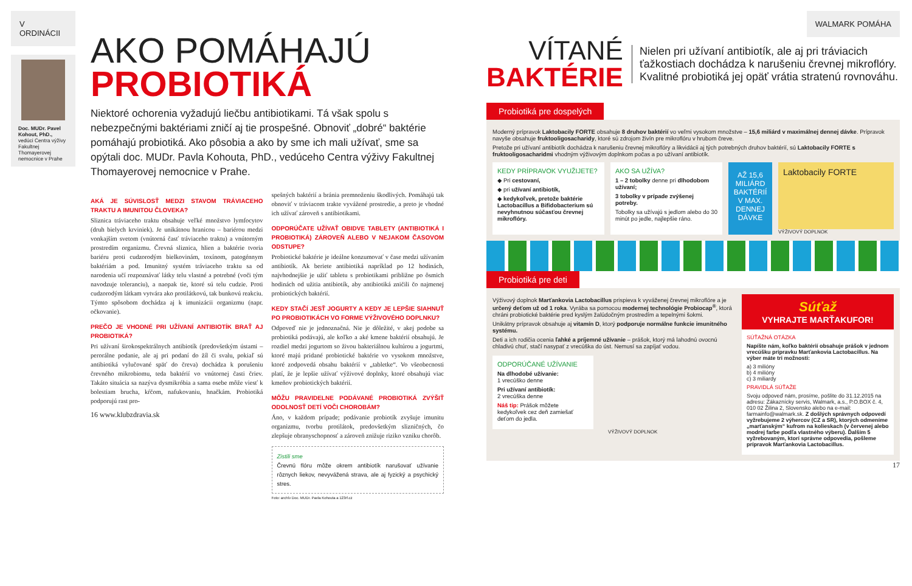V ORDINÁCII
Doc. MUDr. Pavel Kohout, PhD., vedúci Centra výživy Fakultnej Thomayerovej nemocnice v Prahe
AKO POMÁHAJÚ
PROBIOTIKÁ
Niektoré ochorenia vyžadujú liečbu antibiotikami. Tá však spolu s nebezpečnými baktériami zničí aj tie prospešné. Obnoviť „dobré“ baktérie pomáhajú probiotiká. Ako pôsobia a ako by sme ich mali užívať, sme sa opýtali doc. MUDr. Pavla Kohouta, PhD., vedúceho Centra výživy Fakultnej Thomayerovej nemocnice v Prahe.
AKÁ JE SÚVISLOSŤ MEDZI STAVOM TRÁVIACEHO TRAKTU A IMUNITOU ČLOVEKA?
Sliznica tráviaceho traktu obsahuje veľké množstvo lymfocytov (druh bielych krviniek). Je unikátnou hranicou – bariérou medzi vonkajším svetom (vnútorná časť tráviaceho traktu) a vnútorným prostredím organizmu. Črevná sliznica, hlien a baktérie tvoria bariéru proti cudzorodým bielkovinám, toxínom, patogénnym baktériám a pod. Imunitný systém tráviaceho traktu sa od narodenia učí rozpoznávať látky telu vlastné a potrebné (voči tým navodzuje toleranciu), a naopak tie, ktoré sú telu cudzie. Proti cudzorodým látkam vytvára ako protilátkovú, tak bunkovú reakciu. Týmto spôsobom dochádza aj k imunizácii organizmu (napr. očkovanie).
PREČO JE VHODNÉ PRI UŽÍVANÍ ANTIBIOTÍK BRAŤ AJ PROBIOTIKÁ?
Pri užívaní širokospektrálnych antibiotík (predovšetkým ústami – perorálne podanie, ale aj pri podaní do žíl či svalu, pokiaľ sú antibiotiká vylučované späť do čreva) dochádza k poruše­niu črevného mikrobiomu, teda baktérií vo vnútornej časti čriev. Takáto situácia sa nazýva dysmikróbia a sama osebe môže viesť k bolestiam brucha, kŕčom, nafukovaniu, hnačkám. Probiotiká podporujú rast pro-
16 www.klubzdravia.sk
spešných baktérií a bránia premnoženiu škodlivých. Pomáhajú tak obnoviť v tráviacom trakte vyvážené prostredie, a preto je vhodné ich užívať zároveň s antibiotikami.
ODPORÚČATE UŽÍVAŤ OBIDVE TABLETY (ANTIBIOTIKÁ I PROBIOTIKÁ) ZÁROVEŇ ALEBO V NEJAKOM ČASOVOM ODSTUPE?
Probiotické baktérie je ideálne konzumovať v čase medzi užívaním antibiotík. Ak beriete antibiotiká napríklad po 12 hodinách, najvhodnejšie je užiť tabletu s probiotikami približne po ôsmich hodinách od užitia antibiotík, aby antibiotiká zničili čo najmenej probiotických baktérií.
KEDY STAČÍ JESŤ JOGURTY A KEDY JE LEPŠIE SIAHNUŤ PO PROBIOTIKÁCH VO FORME VÝŽIVOVÉHO DOPLNKU?
Odpoveď nie je jednoznačná. Nie je dôležité, v akej podobe sa probiotiká podávajú, ale koľko a aké kmene baktérií obsahujú. Je rozdiel medzi jogurtom so živou bakteriálnou kultúrou a jogurtmi, ktoré majú pridané probiotické baktérie vo vysokom množstve, ktoré zodpovedá obsahu baktérií v „tabletke“. Vo všeobecnosti platí, že je lepšie užívať výživové doplnky, ktoré obsahujú viac kmeňov probiotických baktérií.
MÔŽU PRAVIDELNE PODÁVANÉ PROBIOTIKÁ ZVÝŠIŤ ODOLNOSŤ DETÍ VOČI CHOROBÁM?
Áno, v každom prípade; podávanie probiotík zvyšuje imunitu organizmu, tvorbu protilátok, predovšetkým slizničných, čo zlepšuje obranyschopnosť a zároveň znižuje riziko vzniku chorôb.
Zistili sme
Črevnú flóru môže okrem antibiotík narušovať užívanie rôznych liekov, nevyvážená strava, ale aj fyzický a psychický stres.
Foto: archív Doc. MUDr. Pavla Kohouta a 123rf.cz
WALMARK POMÁHA
VÍTANÉ
BAKTÉRIE
Nielen pri užívaní antibiotík, ale aj pri tráviacich ťažkostiach dochádza k narušeniu črevnej mikroflóry. Kvalitné probiotiká jej opäť vrátia stratenú rovnováhu.
Probiotiká pre dospelých
Moderný prípravok Laktobacily FORTE obsahuje 8 druhov baktérií vo veľmi vysokom množstve – 15,6 miliárd v maximálnej dennej dávke. Prípravok navyše obsahuje fruktooligosacharidy, ktoré sú zdrojom živín pre mikroflóru v hrubom čreve.
Pretože pri užívaní antibiotík dochádza k narušeniu črevnej mikroflóry a likvidácii aj tých potrebných druhov baktérií, sú Laktobacily FORTE s fruktooligosacharidmi vhodným výživovým doplnkom počas a po užívaní antibiotík.
KEDY PRÍPRAVOK VYUŽIJETE?
◆ Pri cestovaní,
◆ pri užívaní antibiotík,
◆ kedykoľvek, pretože baktérie Lactobacillus a Bifidobacterium sú nevyhnutnou súčasťou črevnej mikroflóry.
AKO SA UŽÍVA?
1 – 2 tobolky denne pri dlhodobom užívaní;
3 tobolky v prípade zvýšenej potreby.
Tobolky sa užívajú s jedlom alebo do 30 minút po jedle, najlepšie ráno.
AŽ 15,6 MILIÁRD BAKTÉRIÍ V MAX. DENNEJ DÁVKE
Laktobacily FORTE
VÝŽIVOVÝ DOPLNOK
Probiotiká pre deti
Výživový doplnok Marťankovia Lactobacillus prispieva k vyváženej črevnej mikroflóre a je určený deťom už od 1 roka. Vyrába sa pomocou modernej technológie Probiocap<sup>®</sup>, ktorá chráni probiotické baktérie pred kyslým žalúdočným prostredím a tepelnými šokmi.
Unikátny prípravok obsahuje aj vitamín D, ktorý podporuje normálne funkcie imunitného systému.
Deti a ich rodičia ocenia ľahké a príjemné užívanie – prášok, ktorý má lahodnú ovocnú chladivú chuť, stačí nasypať z vrecúška do úst. Nemusí sa zapíjať vodou.
ODPORÚČANÉ UŽÍVANIE
Na dlhodobé užívanie:
1 vrecúško denne
Pri užívaní antibiotík:
2 vrecúška denne
Náš tip: Prášok môžete kedykoľvek cez deň zamiešať deťom do jedla.
VÝŽIVOVÝ DOPLNOK
Súťaž
VYHRAJTE MARŤAKUFOR!
SÚŤAŽNÁ OTÁZKA
Napíšte nám, koľko baktérií obsahuje prášok v jednom vrecúšku prípravku Marťankovia Lactobacillus. Na výber máte tri možnosti:
a) 3 milióny
b) 4 milióny
c) 3 miliardy
PRAVIDLÁ SÚŤAŽE
Svoju odpoveď nám, prosíme, pošlite do 31.12.2015 na adresu: Zákaznícky servis, Walmark, a.s., P.O.BOX č. 4, 010 02 Žilina 2, Slovensko alebo na e-mail: farmainfo@walmark.sk. Z došlých správnych odpovedí vyžrebujeme 2 výhercov (CZ a SR), ktorých odmeníme „marťanským“ kufrom na kolieskach (v červenej alebo modrej farbe podľa vlastného výberu). Ďalším 5 vyžrebovaným, ktorí správne odpovedia, pošleme prípravok Marťankovia Lactobacillus.
17